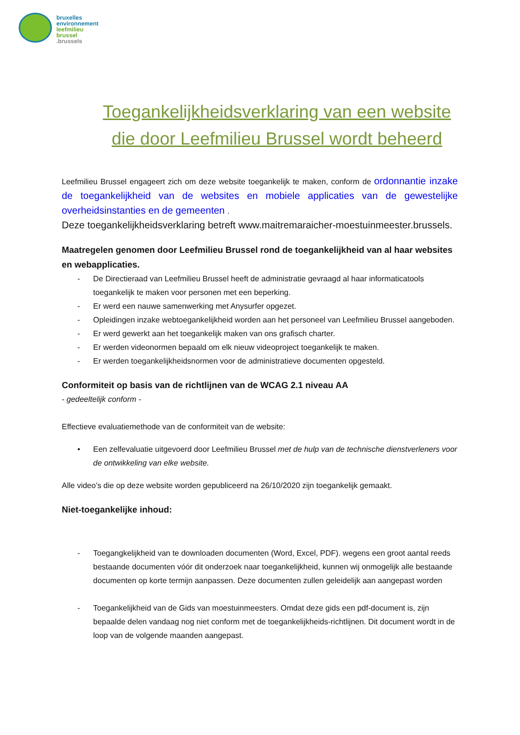bruxelles
environnement
leefmilieu
brussel
.brussels
Toegankelijkheidsverklaring van een website die door Leefmilieu Brussel wordt beheerd
Leefmilieu Brussel engageert zich om deze website toegankelijk te maken, conform de ordonnantie inzake de toegankelijkheid van de websites en mobiele applicaties van de gewestelijke overheidsinstanties en de gemeenten .
Deze toegankelijkheidsverklaring betreft www.maitremaraicher-moestuinmeester.brussels.
Maatregelen genomen door Leefmilieu Brussel rond de toegankelijkheid van al haar websites en webapplicaties.
- De Directieraad van Leefmilieu Brussel heeft de administratie gevraagd al haar informaticatools toegankelijk te maken voor personen met een beperking.
- Er werd een nauwe samenwerking met Anysurfer opgezet.
- Opleidingen inzake webtoegankelijkheid worden aan het personeel van Leefmilieu Brussel aangeboden.
- Er werd gewerkt aan het toegankelijk maken van ons grafisch charter.
- Er werden videonormen bepaald om elk nieuw videoproject toegankelijk te maken.
- Er werden toegankelijkheidsnormen voor de administratieve documenten opgesteld.
Conformiteit op basis van de richtlijnen van de WCAG 2.1 niveau AA
- gedeeltelijk conform -
Effectieve evaluatiemethode van de conformiteit van de website:
• Een zelfevaluatie uitgevoerd door Leefmilieu Brussel met de hulp van de technische dienstverleners voor de ontwikkeling van elke website.
Alle video’s die op deze website worden gepubliceerd na 26/10/2020 zijn toegankelijk gemaakt.
Niet-toegankelijke inhoud:
- Toegangkelijkheid van te downloaden documenten (Word, Excel, PDF). wegens een groot aantal reeds bestaande documenten vóór dit onderzoek naar toegankelijkheid, kunnen wij onmogelijk alle bestaande documenten op korte termijn aanpassen. Deze documenten zullen geleidelijk aan aangepast worden
- Toegankelijkheid van de Gids van moestuinmeesters. Omdat deze gids een pdf-document is, zijn bepaalde delen vandaag nog niet conform met de toegankelijkheids-richtlijnen. Dit document wordt in de loop van de volgende maanden aangepast.